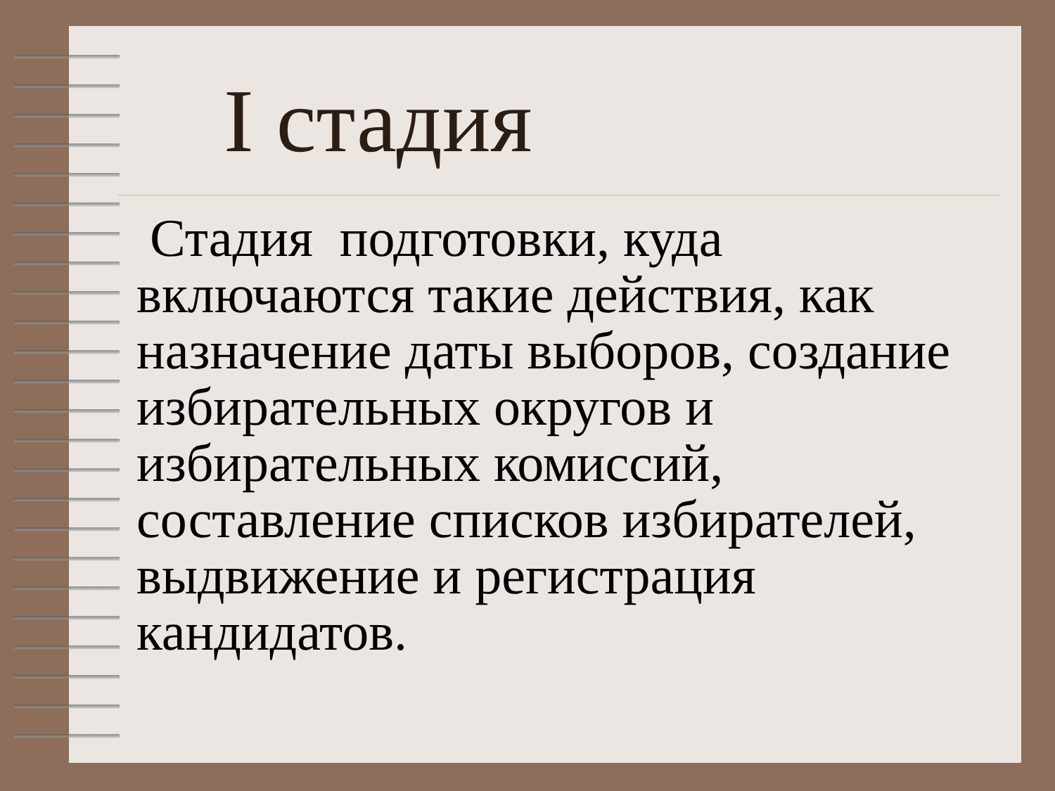I стадия
Стадия подготовки, куда включаются такие действия, как назначение даты выборов, создание избирательных округов и избирательных комиссий, составление списков избирателей, выдвижение и регистрация кандидатов.